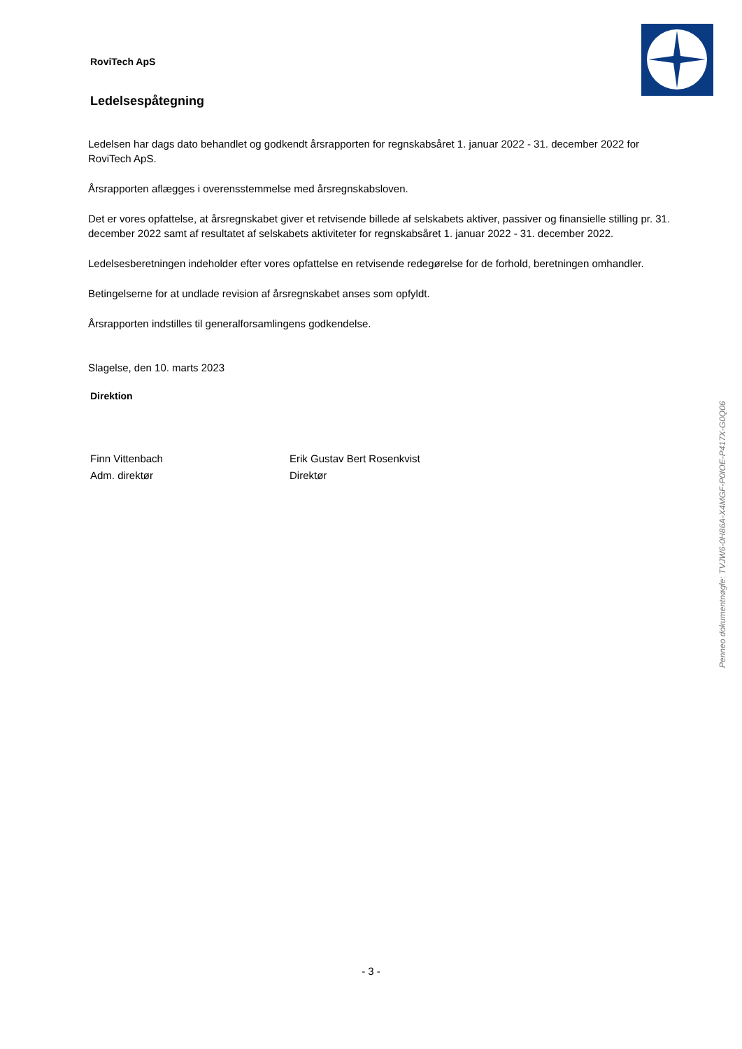RoviTech ApS
Ledelsespåtegning
Ledelsen har dags dato behandlet og godkendt årsrapporten for regnskabsåret 1. januar 2022 - 31. december 2022 for RoviTech ApS.
Årsrapporten aflægges i overensstemmelse med årsregnskabsloven.
Det er vores opfattelse, at årsregnskabet giver et retvisende billede af selskabets aktiver, passiver og finansielle stilling pr. 31. december 2022 samt af resultatet af selskabets aktiviteter for regnskabsåret 1. januar 2022 - 31. december 2022.
Ledelsesberetningen indeholder efter vores opfattelse en retvisende redegørelse for de forhold, beretningen omhandler.
Betingelserne for at undlade revision af årsregnskabet anses som opfyldt.
Årsrapporten indstilles til generalforsamlingens godkendelse.
Slagelse, den 10. marts 2023
Direktion
Finn Vittenbach
Adm. direktør
Erik Gustav Bert Rosenkvist
Direktør
Penneo dokumentnøgle: TVJW6-0H86A-X4MGF-P0IOE-P417X-G0Q06
- 3 -